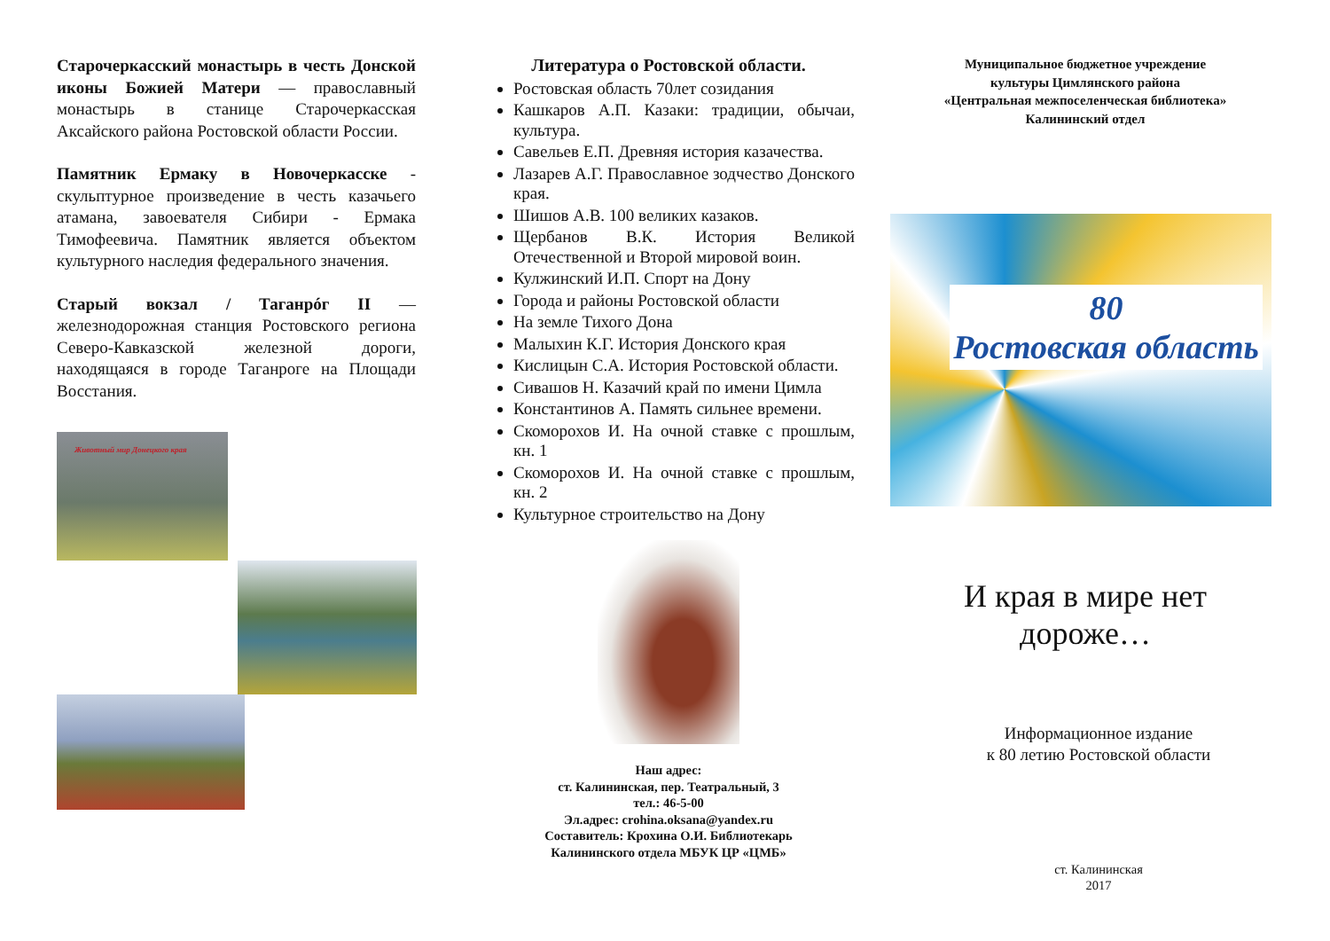Старочеркасский монастырь в честь Донской иконы Божией Матери — православный монастырь в станице Старочеркасская Аксайского района Ростовской области России.
Памятник Ермаку в Новочеркасске - скульптурное произведение в честь казачьего атамана, завоевателя Сибири - Ермака Тимофеевича. Памятник является объектом культурного наследия федерального значения.
Старый вокзал / Таганрóг II — железнодорожная станция Ростовского региона Северо-Кавказской железной дороги, находящаяся в городе Таганроге на Площади Восстания.
Животный мир Донецкого края
Литература о Ростовской области.
Ростовская область 70лет созидания
Кашкаров А.П. Казаки: традиции, обычаи, культура.
Савельев Е.П. Древняя история казачества.
Лазарев А.Г. Православное зодчество Донского края.
Шишов А.В. 100 великих казаков.
Щербанов В.К. История Великой Отечественной и Второй мировой воин.
Кулжинский И.П. Спорт на Дону
Города и районы Ростовской области
На земле Тихого Дона
Малыхин К.Г. История Донского края
Кислицын С.А. История Ростовской области.
Сивашов Н. Казачий край по имени Цимла
Константинов А. Память сильнее времени.
Скоморохов И. На очной ставке с прошлым, кн. 1
Скоморохов И. На очной ставке с прошлым, кн. 2
Культурное строительство на Дону
Наш адрес:
ст. Калининская, пер. Театральный, 3
тел.: 46-5-00
Эл.адрес: crohina.oksana@yandex.ru
Составитель: Крохина О.И. Библиотекарь
Калининского отдела МБУК ЦР «ЦМБ»
Муниципальное бюджетное учреждение
культуры Цимлянского района
«Центральная межпоселенческая библиотека»
Калининский отдел
80
Ростовская область
И края в мире нет
дороже…
Информационное издание
к 80 летию Ростовской области
ст. Калининская
2017